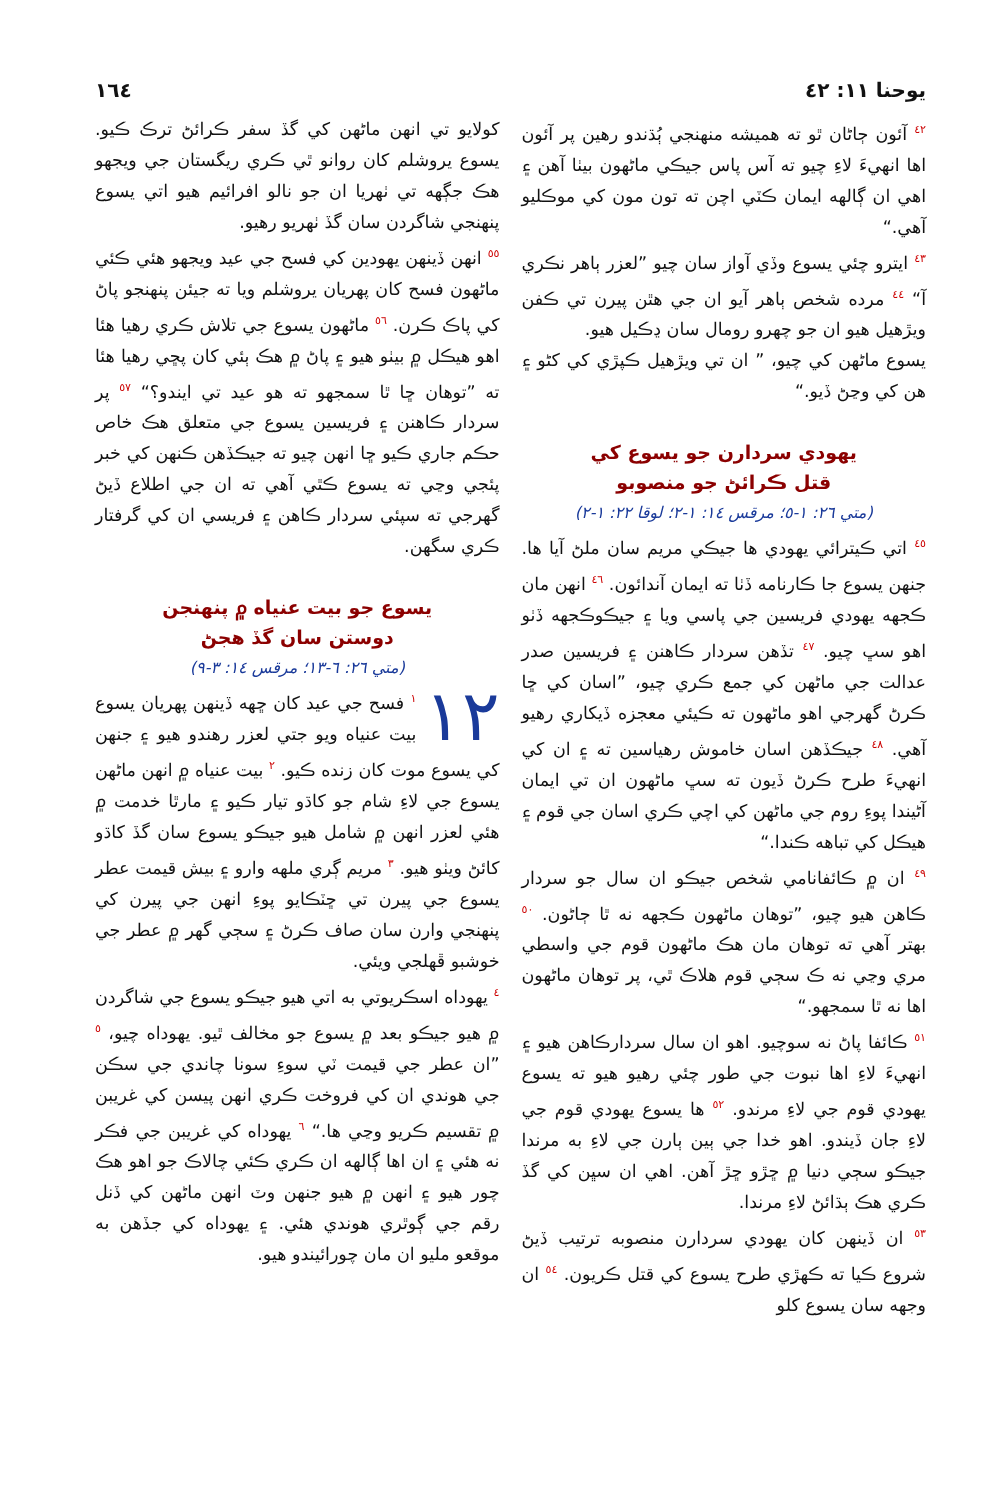يوحنا ١١: ٤٢ ١٦٤
<sup>٤٢</sup> آئون ڄاڻان ٿو ته هميشه منهنجي ٻُڌندو رهين پر آئون اها انهيءَ لاءِ چيو ته آس پاس جيڪي ماڻهون بيٺا آهن ۽ اهي ان ڳالهه ايمان ڪٽي اچن ته تون مون کي موڪليو آهي.“
<sup>٤٣</sup> ايترو چئي يسوع وڏي آواز سان چيو ”لعزر ٻاهر نڪري آ“ <sup>٤٤</sup> مرده شخص ٻاهر آيو ان جي هٿن پيرن تي ڪفن ويڙهيل هيو ان جو چهرو رومال سان ڍڪيل هيو.
يسوع ماڻهن کي چيو، ” ان تي ويڙهيل ڪپڙي کي کڻو ۽ هن کي وڃڻ ڏيو.“
يهودي سردارن جو يسوع کي
قتل ڪرائڻ جو منصوبو
(متي ٢٦: ١-٥؛ مرقس ١٤: ١-٢؛ لوقا ٢٢: ١-٢)
<sup>٤٥</sup> اتي ڪيترائي يهودي ها جيڪي مريم سان ملڻ آيا ها. جنهن يسوع جا ڪارنامه ڏٺا ته ايمان آندائون. <sup>٤٦</sup> انهن مان ڪجهه يهودي فريسين جي پاسي ويا ۽ جيڪوڪجهه ڏٺو اهو سڀ چيو. <sup>٤٧</sup> تڏهن سردار ڪاهنن ۽ فريسين صدر عدالت جي ماڻهن کي جمع ڪري چيو، ”اسان کي ڇا ڪرڻ گهرجي اهو ماڻهون ته ڪيئي معجزه ڏيکاري رهيو آهي. <sup>٤٨</sup> جيڪڏهن اسان خاموش رهياسين ته ۽ ان کي انهيءَ طرح ڪرڻ ڏيون ته سڀ ماڻهون ان تي ايمان آڻيندا پوءِ روم جي ماڻهن کي اچي ڪري اسان جي قوم ۽ هيڪل کي تباهه ڪندا.“
<sup>٤٩</sup> ان ۾ ڪائفانامي شخص جيڪو ان سال جو سردار ڪاهن هيو چيو، ”توهان ماڻهون ڪجهه نه ٿا ڄاڻون. <sup>٥٠</sup> بهتر آهي ته توهان مان هڪ ماڻهون قوم جي واسطي مري وڃي نه ڪ سڄي قوم هلاڪ ٿي، پر توهان ماڻهون اها نه ٿا سمجهو.“
<sup>٥١</sup> ڪائفا پاڻ نه سوچيو. اهو ان سال سردارڪاهن هيو ۽ انهيءَ لاءِ اها نبوت جي طور چئي رهيو هيو ته يسوع يهودي قوم جي لاءِ مرندو. <sup>٥٢</sup> ها يسوع يهودي قوم جي لاءِ جان ڏيندو. اهو خدا جي ٻين ٻارن جي لاءِ به مرندا جيڪو سڄي دنيا ۾ ڇڙو ڇڙ آهن. اهي ان سڀن کي گڏ ڪري هڪ ٻڌائڻ لاءِ مرندا.
<sup>٥٣</sup> ان ڏينهن کان يهودي سردارن منصوبه ترتيب ڏيڻ شروع ڪيا ته ڪهڙي طرح يسوع کي قتل ڪريون. <sup>٥٤</sup> ان وجهه سان يسوع کلو
کولايو تي انهن ماڻهن کي گڏ سفر ڪرائڻ ترڪ ڪيو. يسوع يروشلم کان روانو ٿي ڪري ريگستان جي ويجهو هڪ جڳهه تي ٺهريا ان جو نالو افرائيم هيو اتي يسوع پنهنجي شاگردن سان گڏ ٺهريو رهيو.
<sup>٥٥</sup> انهن ڏينهن يهودين کي فسح جي عيد ويجهو هئي ڪئي ماڻهون فسح کان پهريان يروشلم ويا ته جيئن پنهنجو پاڻ کي پاڪ ڪرن. <sup>٥٦</sup> ماڻهون يسوع جي تلاش ڪري رهيا هئا اهو هيڪل ۾ بيٺو هيو ۽ پاڻ ۾ هڪ ٻئي کان پڇي رهيا هئا ته ”توهان ڇا ٿا سمجهو ته هو عيد تي ايندو؟“ <sup>٥٧</sup> پر سردار ڪاهنن ۽ فريسين يسوع جي متعلق هڪ خاص حڪم جاري ڪيو ڇا انهن چيو ته جيڪڏهن ڪنهن کي خبر پئجي وڃي ته يسوع ڪٿي آهي ته ان جي اطلاع ڏيڻ گهرجي ته سپئي سردار ڪاهن ۽ فريسي ان کي گرفتار ڪري سگهن.
يسوع جو بيت عنياه ۾ پنهنجن
دوستن سان گڏ هجڻ
(متي ٢٦: ٦-١٣؛ مرقس ١٤: ٣-٩)
١٢<sup>١</sup> فسح جي عيد کان ڇهه ڏينهن پهريان يسوع بيت عنياه ويو جتي لعزر رهندو هيو ۽ جنهن کي يسوع موت کان زنده ڪيو. <sup>٢</sup> بيت عنياه ۾ انهن ماڻهن يسوع جي لاءِ شام جو کاڌو تيار ڪيو ۽ مارٿا خدمت ۾ هئي لعزر انهن ۾ شامل هيو جيڪو يسوع سان گڏ کاڌو کائڻ ويٺو هيو. <sup>٣</sup> مريم ڳري ملهه وارو ۽ بيش قيمت عطر يسوع جي پيرن تي ڇٽڪايو پوءِ انهن جي پيرن کي پنهنجي وارن سان صاف ڪرڻ ۽ سڄي گهر ۾ عطر جي خوشبو ڦهلجي ويئي.
<sup>٤</sup> يهوداه اسڪريوتي به اتي هيو جيڪو يسوع جي شاگردن ۾ هيو جيڪو بعد ۾ يسوع جو مخالف ٿيو. يهوداه چيو، <sup>٥</sup> ”ان عطر جي قيمت ٽي سوءِ سونا چاندي جي سڪن جي هوندي ان کي فروخت ڪري انهن پيسن کي غريبن ۾ تقسيم ڪريو وڃي ها.“ <sup>٦</sup> يهوداه کي غريبن جي فڪر نه هئي ۽ ان اها ڳالهه ان ڪري ڪئي چالاڪ جو اهو هڪ چور هيو ۽ انهن ۾ هيو جنهن وٽ انهن ماڻهن کي ڏنل رقم جي ڳوٿري هوندي هئي. ۽ يهوداه کي جڏهن به موقعو مليو ان مان چورائيندو هيو.